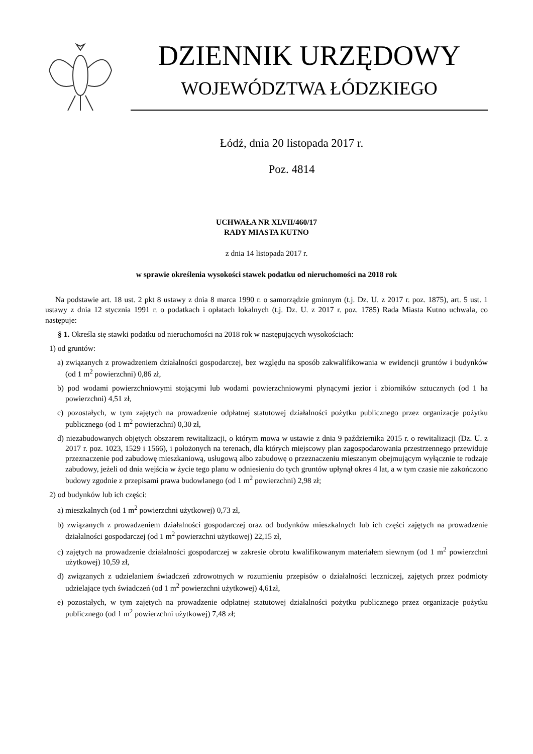DZIENNIK URZĘDOWY
WOJEWÓDZTWA ŁÓDZKIEGO
Łódź, dnia 20 listopada 2017 r.
Poz. 4814
UCHWAŁA NR XLVII/460/17
RADY MIASTA KUTNO
z dnia 14 listopada 2017 r.
w sprawie określenia wysokości stawek podatku od nieruchomości na 2018 rok
Na podstawie art. 18 ust. 2 pkt 8 ustawy z dnia 8 marca 1990 r. o samorządzie gminnym (t.j. Dz. U. z 2017 r. poz. 1875), art. 5 ust. 1 ustawy z dnia 12 stycznia 1991 r. o podatkach i opłatach lokalnych (t.j. Dz. U. z 2017 r. poz. 1785) Rada Miasta Kutno uchwala, co następuje:
§ 1. Określa się stawki podatku od nieruchomości na 2018 rok w następujących wysokościach:
1) od gruntów:
a) związanych z prowadzeniem działalności gospodarczej, bez względu na sposób zakwalifikowania w ewidencji gruntów i budynków (od 1 m<sup>2</sup> powierzchni) 0,86 zł,
b) pod wodami powierzchniowymi stojącymi lub wodami powierzchniowymi płynącymi jezior i zbiorników sztucznych (od 1 ha powierzchni) 4,51 zł,
c) pozostałych, w tym zajętych na prowadzenie odpłatnej statutowej działalności pożytku publicznego przez organizacje pożytku publicznego (od 1 m<sup>2</sup> powierzchni) 0,30 zł,
d) niezabudowanych objętych obszarem rewitalizacji, o którym mowa w ustawie z dnia 9 października 2015 r. o rewitalizacji (Dz. U. z 2017 r. poz. 1023, 1529 i 1566), i położonych na terenach, dla których miejscowy plan zagospodarowania przestrzennego przewiduje przeznaczenie pod zabudowę mieszkaniową, usługową albo zabudowę o przeznaczeniu mieszanym obejmującym wyłącznie te rodzaje zabudowy, jeżeli od dnia wejścia w życie tego planu w odniesieniu do tych gruntów upłynął okres 4 lat, a w tym czasie nie zakończono budowy zgodnie z przepisami prawa budowlanego (od 1 m<sup>2</sup> powierzchni) 2,98 zł;
2) od budynków lub ich części:
a) mieszkalnych (od 1 m<sup>2</sup> powierzchni użytkowej) 0,73 zł,
b) związanych z prowadzeniem działalności gospodarczej oraz od budynków mieszkalnych lub ich części zajętych na prowadzenie działalności gospodarczej (od 1 m<sup>2</sup> powierzchni użytkowej) 22,15 zł,
c) zajętych na prowadzenie działalności gospodarczej w zakresie obrotu kwalifikowanym materiałem siewnym (od 1 m<sup>2</sup> powierzchni użytkowej) 10,59 zł,
d) związanych z udzielaniem świadczeń zdrowotnych w rozumieniu przepisów o działalności leczniczej, zajętych przez podmioty udzielające tych świadczeń (od 1 m<sup>2</sup> powierzchni użytkowej) 4,61zł,
e) pozostałych, w tym zajętych na prowadzenie odpłatnej statutowej działalności pożytku publicznego przez organizacje pożytku publicznego (od 1 m<sup>2</sup> powierzchni użytkowej) 7,48 zł;